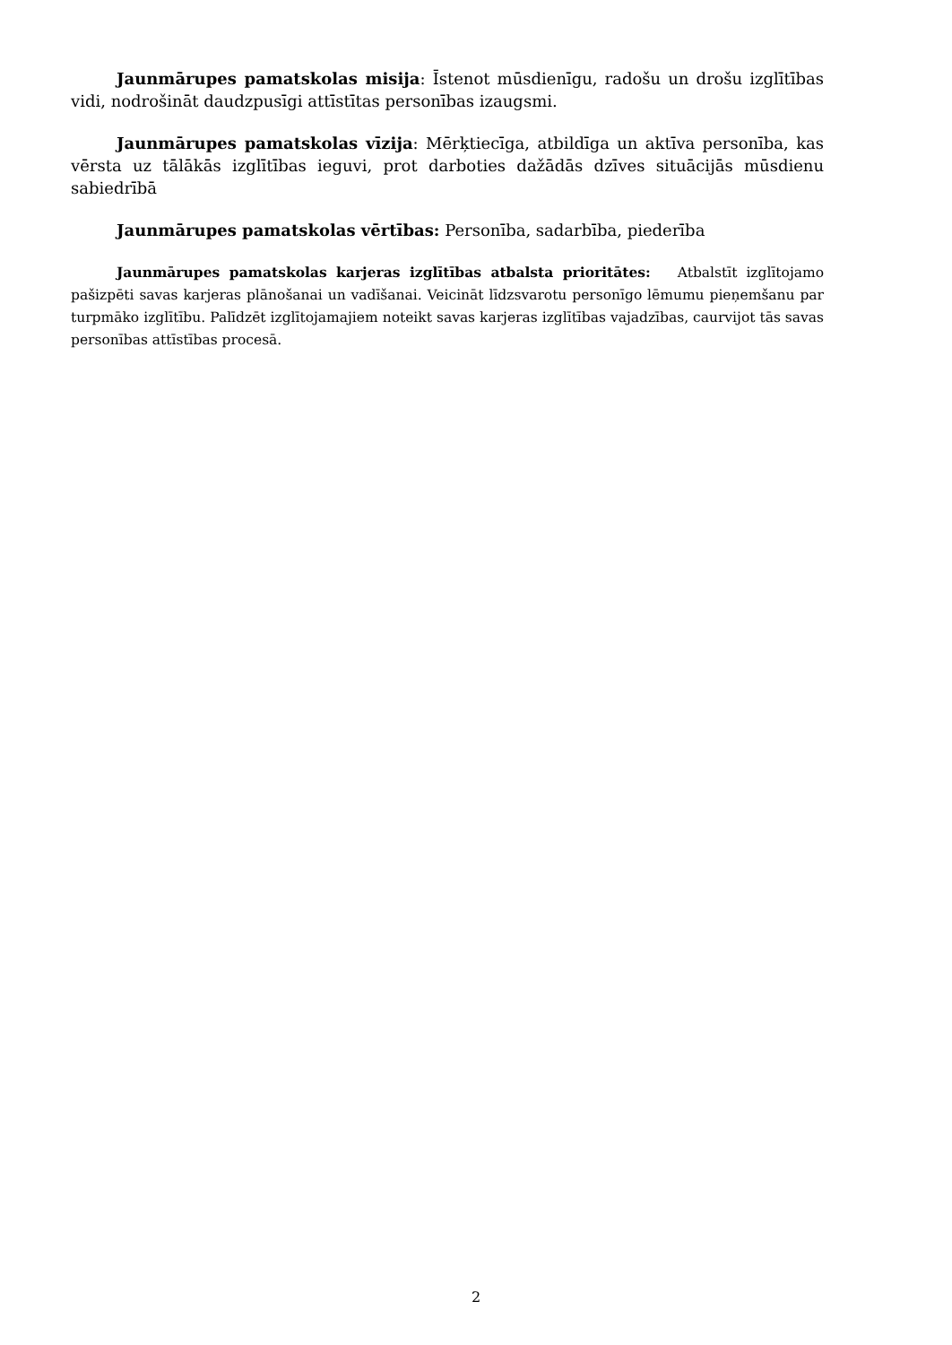Jaunmārupes pamatskolas misija: Īstenot mūsdienīgu, radošu un drošu izglītības vidi, nodrošināt daudzpusīgi attīstītas personības izaugsmi.
Jaunmārupes pamatskolas vīzija: Mērķtiecīga, atbildīga un aktīva personība, kas vērsta uz tālākās izglītības ieguvi, prot darboties dažādās dzīves situācijās mūsdienu sabiedrībā
Jaunmārupes pamatskolas vērtības: Personība, sadarbība, piederība
Jaunmārupes pamatskolas karjeras izglītības atbalsta prioritātes: Atbalstīt izglītojamo pašizpēti savas karjeras plānošanai un vadīšanai. Veicināt līdzsvarotu personīgo lēmumu pieņemšanu par turpmāko izglītību. Palīdzēt izglītojamajiem noteikt savas karjeras izglītības vajadzības, caurvijot tās savas personības attīstības procesā.
2